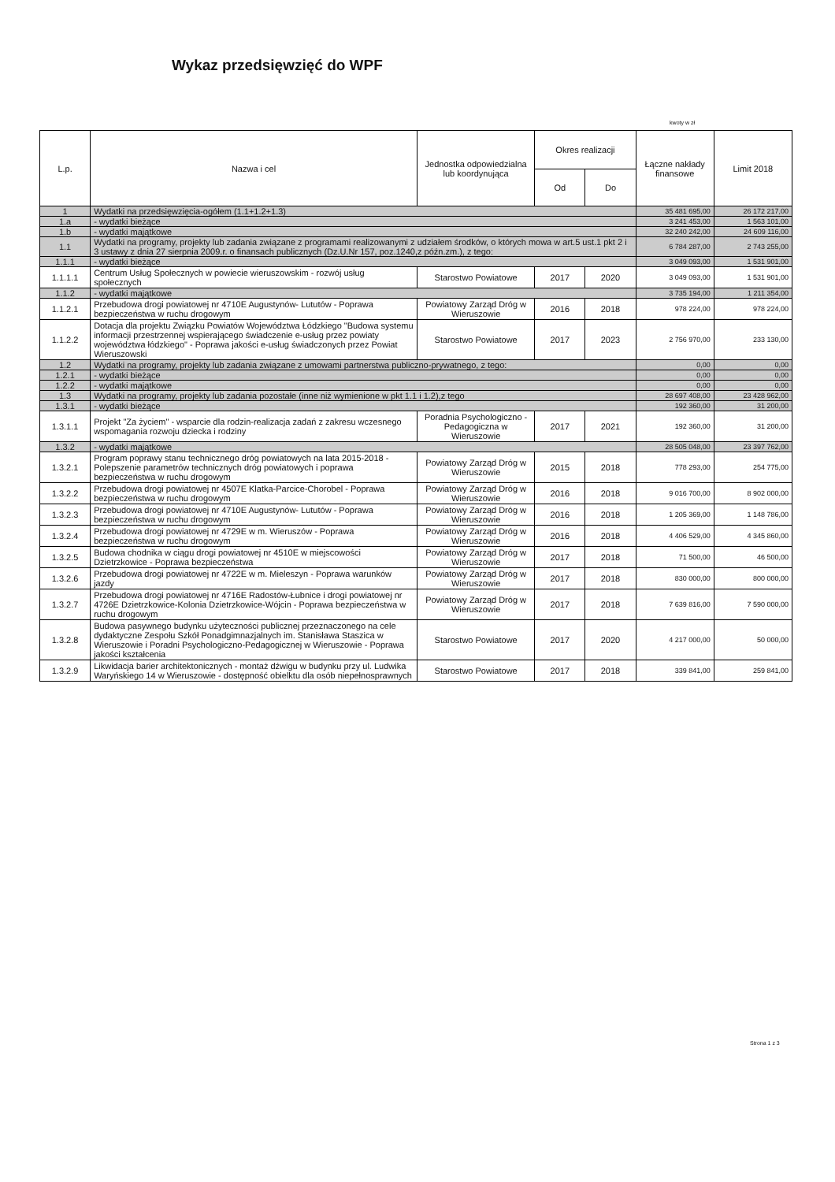Wykaz przedsięwzięć do WPF
kwoty w zł
| L.p. | Nazwa i cel | Jednostka odpowiedzialna lub koordynująca | Okres realizacji | | Łączne nakłady finansowe | Limit 2018 |
| --- | --- | --- | --- | --- | --- | --- |
| | | | Od | Do | | |
| 1 | Wydatki na przedsięwzięcia-ogółem (1.1+1.2+1.3) | | | | 35 481 695,00 | 26 172 217,00 |
| 1.a | - wydatki bieżące | | | | 3 241 453,00 | 1 563 101,00 |
| 1.b | - wydatki majątkowe | | | | 32 240 242,00 | 24 609 116,00 |
| 1.1 | Wydatki na programy, projekty lub zadania związane z programami realizowanymi z udziałem środków, o których mowa w art.5 ust.1 pkt 2 i 3 ustawy z dnia 27 sierpnia 2009.r. o finansach publicznych (Dz.U.Nr 157, poz.1240,z późn.zm.), z tego: | | | | 6 784 287,00 | 2 743 255,00 |
| 1.1.1 | - wydatki bieżące | | | | 3 049 093,00 | 1 531 901,00 |
| 1.1.1.1 | Centrum Usług Społecznych w powiecie wieruszowskim - rozwój usług społecznych | Starostwo Powiatowe | 2017 | 2020 | 3 049 093,00 | 1 531 901,00 |
| 1.1.2 | - wydatki majątkowe | | | | 3 735 194,00 | 1 211 354,00 |
| 1.1.2.1 | Przebudowa drogi powiatowej nr 4710E Augustynów- Lututów - Poprawa bezpieczeństwa w ruchu drogowym | Powiatowy Zarząd Dróg w Wieruszowie | 2016 | 2018 | 978 224,00 | 978 224,00 |
| 1.1.2.2 | Dotacja dla projektu Związku Powiatów Województwa Łódzkiego "Budowa systemu informacji przestrzennej wspierającego świadczenie e-usług przez powiaty województwa łódzkiego" - Poprawa jakości e-usług świadczonych przez Powiat Wieruszowski | Starostwo Powiatowe | 2017 | 2023 | 2 756 970,00 | 233 130,00 |
| 1.2 | Wydatki na programy, projekty lub zadania związane z umowami partnerstwa publiczno-prywatnego, z tego: | | | | 0,00 | 0,00 |
| 1.2.1 | - wydatki bieżące | | | | 0,00 | 0,00 |
| 1.2.2 | - wydatki majątkowe | | | | 0,00 | 0,00 |
| 1.3 | Wydatki na programy, projekty lub zadania pozostałe (inne niż wymienione w pkt 1.1 i 1.2),z tego | | | | 28 697 408,00 | 23 428 962,00 |
| 1.3.1 | - wydatki bieżące | | | | 192 360,00 | 31 200,00 |
| 1.3.1.1 | Projekt "Za życiem" - wsparcie dla rodzin-realizacja zadań z zakresu wczesnego wspomagania rozwoju dziecka i rodziny | Poradnia Psychologiczno - Pedagogiczna w Wieruszowie | 2017 | 2021 | 192 360,00 | 31 200,00 |
| 1.3.2 | - wydatki majątkowe | | | | 28 505 048,00 | 23 397 762,00 |
| 1.3.2.1 | Program poprawy stanu technicznego dróg powiatowych na lata 2015-2018 - Polepszenie parametrów technicznych dróg powiatowych i poprawa bezpieczeństwa w ruchu drogowym | Powiatowy Zarząd Dróg w Wieruszowie | 2015 | 2018 | 778 293,00 | 254 775,00 |
| 1.3.2.2 | Przebudowa drogi powiatowej nr 4507E Klatka-Parcice-Chorobel - Poprawa bezpieczeństwa w ruchu drogowym | Powiatowy Zarząd Dróg w Wieruszowie | 2016 | 2018 | 9 016 700,00 | 8 902 000,00 |
| 1.3.2.3 | Przebudowa drogi powiatowej nr 4710E Augustynów- Lututów - Poprawa bezpieczeństwa w ruchu drogowym | Powiatowy Zarząd Dróg w Wieruszowie | 2016 | 2018 | 1 205 369,00 | 1 148 786,00 |
| 1.3.2.4 | Przebudowa drogi powiatowej nr 4729E w m. Wieruszów - Poprawa bezpieczeństwa w ruchu drogowym | Powiatowy Zarząd Dróg w Wieruszowie | 2016 | 2018 | 4 406 529,00 | 4 345 860,00 |
| 1.3.2.5 | Budowa chodnika w ciągu drogi powiatowej nr 4510E w miejscowości Dzietrzkowice - Poprawa bezpieczeństwa | Powiatowy Zarząd Dróg w Wieruszowie | 2017 | 2018 | 71 500,00 | 46 500,00 |
| 1.3.2.6 | Przebudowa drogi powiatowej nr 4722E w m. Mieleszyn - Poprawa warunków jazdy | Powiatowy Zarząd Dróg w Wieruszowie | 2017 | 2018 | 830 000,00 | 800 000,00 |
| 1.3.2.7 | Przebudowa drogi powiatowej nr 4716E Radostów-Łubnice i drogi powiatowej nr 4726E Dzietrzkowice-Kolonia Dzietrzkowice-Wójcin - Poprawa bezpieczeństwa w ruchu drogowym | Powiatowy Zarząd Dróg w Wieruszowie | 2017 | 2018 | 7 639 816,00 | 7 590 000,00 |
| 1.3.2.8 | Budowa pasywnego budynku użyteczności publicznej przeznaczonego na cele dydaktyczne Zespołu Szkół Ponadgimnazjalnych im. Stanisława Staszica w Wieruszowie i Poradni Psychologiczno-Pedagogicznej w Wieruszowie - Poprawa jakości kształcenia | Starostwo Powiatowe | 2017 | 2020 | 4 217 000,00 | 50 000,00 |
| 1.3.2.9 | Likwidacja barier architektonicznych - montaż dźwigu w budynku przy ul. Ludwika Waryńskiego 14 w Wieruszowie - dostępność obielktu dla osób niepełnosprawnych | Starostwo Powiatowe | 2017 | 2018 | 339 841,00 | 259 841,00 |
Strona 1 z 3